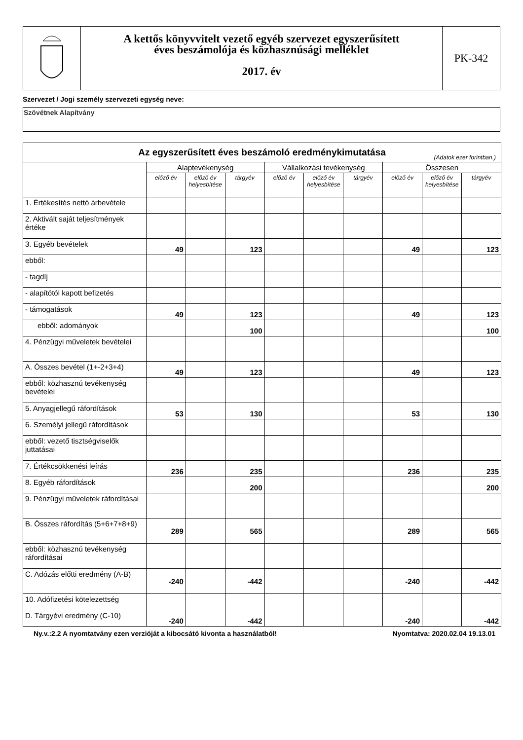A kettős könyvvitelt vezető egyéb szervezet egyszerűsített
éves beszámolója és közhasznúsági melléklet
2017. év
PK-342
Szervezet / Jogi személy szervezeti egység neve:
Szövétnek Alapítvány
| Az egyszerűsített éves beszámoló eredménykimutatása (Adatok ezer forintban.) | | | | | | | | | |
| | Alaptevékenység | | | Vállalkozási tevékenység | | | Összesen | | |
| | előző év | előző év helyesbítése | tárgyév | előző év | előző év helyesbítése | tárgyév | előző év | előző év helyesbítése | tárgyév |
| 1. Értékesítés nettó árbevétele | | | | | | | | | |
| 2. Aktivált saját teljesítmények értéke | | | | | | | | | |
| 3. Egyéb bevételek | 49 | | 123 | | | | 49 | | 123 |
| ebből: | | | | | | | | | |
| - tagdíj | | | | | | | | | |
| - alapítótól kapott befizetés | | | | | | | | | |
| - támogatások | 49 | | 123 | | | | 49 | | 123 |
| ebből: adományok | | | 100 | | | | | | 100 |
| 4. Pénzügyi műveletek bevételei | | | | | | | | | |
| A. Összes bevétel (1+-2+3+4) | 49 | | 123 | | | | 49 | | 123 |
| ebből: közhasznú tevékenység bevételei | | | | | | | | | |
| 5. Anyagjellegű ráfordítások | 53 | | 130 | | | | 53 | | 130 |
| 6. Személyi jellegű ráfordítások | | | | | | | | | |
| ebből: vezető tisztségviselők juttatásai | | | | | | | | | |
| 7. Értékcsökkenési leírás | 236 | | 235 | | | | 236 | | 235 |
| 8. Egyéb ráfordítások | | | 200 | | | | | | 200 |
| 9. Pénzügyi műveletek ráfordításai | | | | | | | | | |
| B. Összes ráfordítás (5+6+7+8+9) | 289 | | 565 | | | | 289 | | 565 |
| ebből: közhasznú tevékenység ráfordításai | | | | | | | | | |
| C. Adózás előtti eredmény (A-B) | -240 | | -442 | | | | -240 | | -442 |
| 10. Adófizetési kötelezettség | | | | | | | | | |
| D. Tárgyévi eredmény (C-10) | -240 | | -442 | | | | -240 | | -442 |
Ny.v.:2.2 A nyomtatvány ezen verzióját a kibocsátó kivonta a használatból! Nyomtatva: 2020.02.04 19.13.01